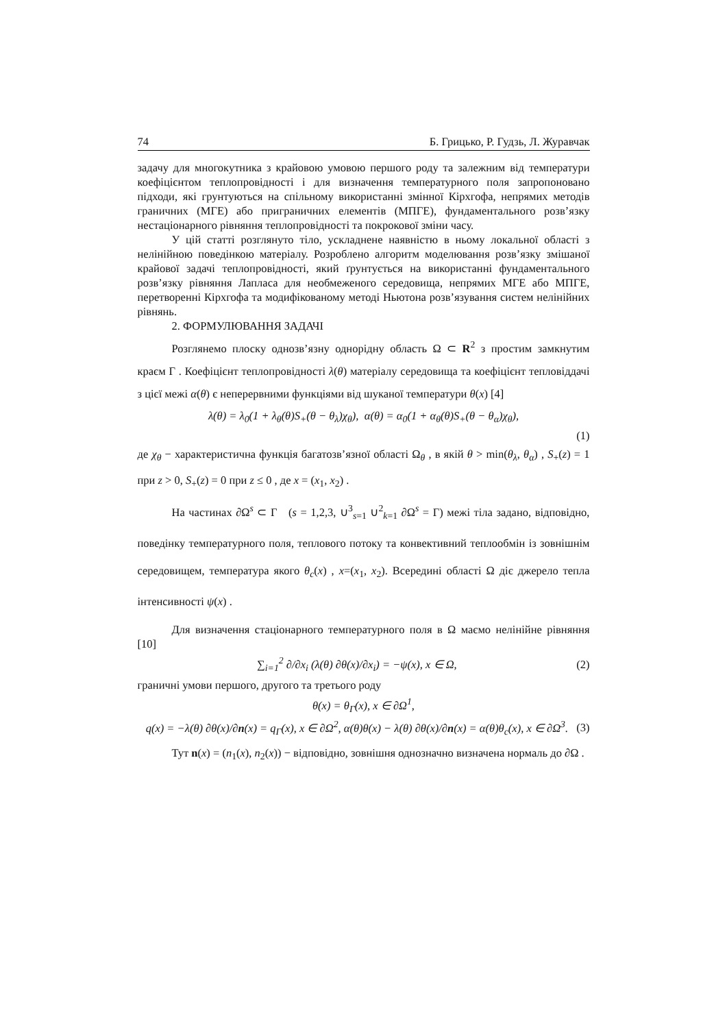74 Б. Грицько, Р. Гудзь, Л. Журавчак
задачу для многокутника з крайовою умовою першого роду та залежним від температури коефіцієнтом теплопровідності і для визначення температурного поля запропоновано підходи, які грунтуються на спільному використанні змінної Кірхгофа, непрямих методів граничних (МГЕ) або приграничних елементів (МПГЕ), фундаментального розв’язку нестаціонарного рівняння теплопровідності та покрокової зміни часу.
У цій статті розглянуто тіло, ускладнене наявністю в ньому локальної області з нелінійною поведінкою матеріалу. Розроблено алгоритм моделювання розв’язку змішаної крайової задачі теплопровідності, який ґрунтується на використанні фундаментального розв’язку рівняння Лапласа для необмеженого середовища, непрямих МГЕ або МПГЕ, перетворенні Кірхгофа та модифікованому методі Ньютона розв’язування систем нелінійних рівнянь.
2. ФОРМУЛЮВАННЯ ЗАДАЧІ
Розглянемо плоску однозв’язну однорідну область Ω ⊂ R<sup>2</sup> з простим замкнутим краєм Γ . Коефіцієнт теплопровідності λ(θ) матеріалу середовища та коефіцієнт тепловіддачі з цієї межі α(θ) є неперервними функціями від шуканої температури θ(x) [4]
λ(θ) = λ<sub>0</sub>(1 + λ<sub>θ</sub>(θ)S<sub>+</sub>(θ − θ<sub>λ</sub>)χ<sub>θ</sub>), α(θ) = α<sub>0</sub>(1 + α<sub>θ</sub>(θ)S<sub>+</sub>(θ − θ<sub>α</sub>)χ<sub>θ</sub>),
(1)
де χ<sub>θ</sub> − характеристична функція багатозв’язної області Ω<sub>θ</sub> , в якій θ > min(θ<sub>λ</sub>, θ<sub>α</sub>) , S<sub>+</sub>(z) = 1 при z > 0, S<sub>+</sub>(z) = 0 при z ≤ 0 , де x = (x<sub>1</sub>, x<sub>2</sub>) .
На частинах ∂Ω<sup>s</sup> ⊂ Γ (s = 1,2,3, ∪<sup>3</sup><sub>s=1</sub> ∪<sup>2</sup><sub>k=1</sub> ∂Ω<sup>s</sup> = Γ) межі тіла задано, відповідно, поведінку температурного поля, теплового потоку та конвективний теплообмін із зовнішнім середовищем, температура якого θ<sub>c</sub>(x) , x=(x<sub>1</sub>, x<sub>2</sub>). Всередині області Ω діє джерело тепла інтенсивності ψ(x) .
Для визначення стаціонарного температурного поля в Ω маємо нелінійне рівняння [10]
∑<sub>i=1</sub><sup>2</sup> ∂/∂x<sub>i</sub> (λ(θ) ∂θ(x)/∂x<sub>i</sub>) = −ψ(x), x ∈ Ω, (2)
граничні умови першого, другого та третього роду
θ(x) = θ<sub>Γ</sub>(x), x ∈ ∂Ω<sup>1</sup>,
q(x) = −λ(θ) ∂θ(x)/∂n(x) = q<sub>Γ</sub>(x), x ∈ ∂Ω<sup>2</sup>, α(θ)θ(x) − λ(θ) ∂θ(x)/∂n(x) = α(θ)θ<sub>c</sub>(x), x ∈ ∂Ω<sup>3</sup>. (3)
Тут n(x) = (n<sub>1</sub>(x), n<sub>2</sub>(x)) − відповідно, зовнішня однозначно визначена нормаль до ∂Ω .